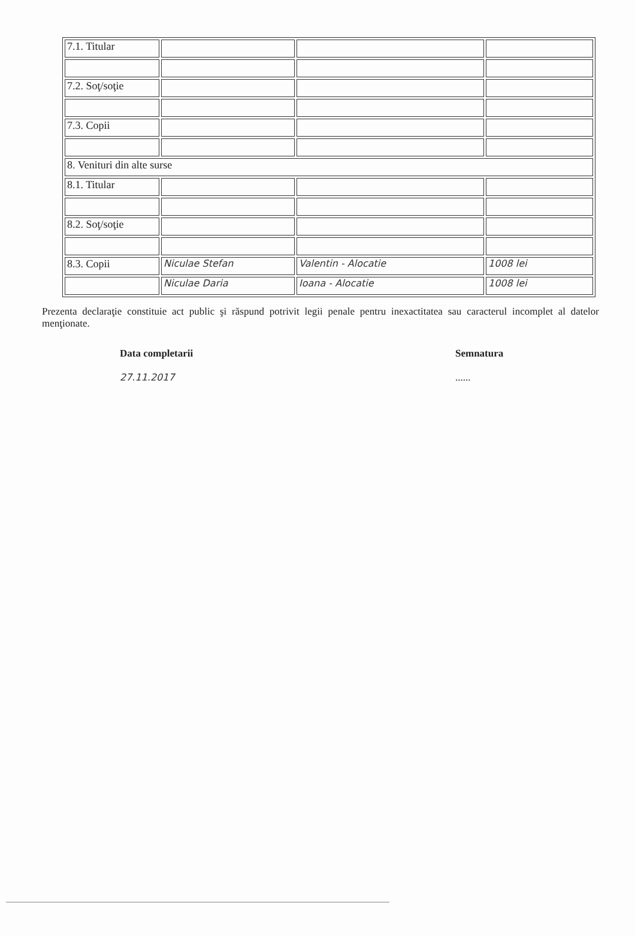| 7.1. Titular | | | |
| 7.2. Soţ/soţie | | | |
| 7.3. Copii | | | |
| 8. Venituri din alte surse | | | |
| 8.1. Titular | | | |
| 8.2. Soţ/soţie | | | |
| 8.3. Copii | Niculae Stefan | Valentin - Alocatie | 1008 lei |
| | Niculae Daria | Ioana - Alocatie | 1008 lei |
Prezenta declaraţie constituie act public şi răspund potrivit legii penale pentru inexactitatea sau caracterul incomplet al datelor menţionate.
Data completarii
27.11.2017
Semnatura
......